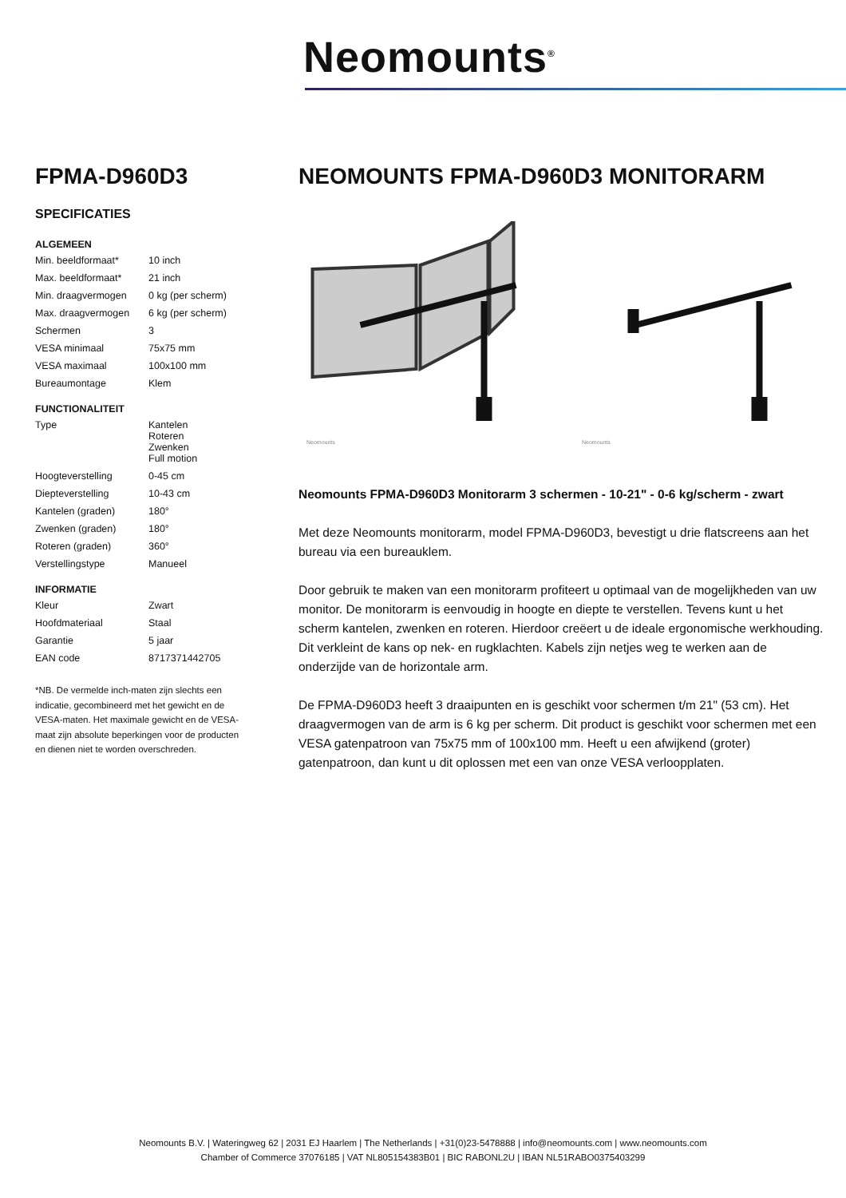Neomounts<sup>®</sup>
FPMA-D960D3
SPECIFICATIES
ALGEMEEN
| Min. beeldformaat* | 10 inch |
| Max. beeldformaat* | 21 inch |
| Min. draagvermogen | 0 kg (per scherm) |
| Max. draagvermogen | 6 kg (per scherm) |
| Schermen | 3 |
| VESA minimaal | 75x75 mm |
| VESA maximaal | 100x100 mm |
| Bureaumontage | Klem |
FUNCTIONALITEIT
| Type | Kantelen Roteren Zwenken Full motion |
| Hoogteverstelling | 0-45 cm |
| Diepteverstelling | 10-43 cm |
| Kantelen (graden) | 180° |
| Zwenken (graden) | 180° |
| Roteren (graden) | 360° |
| Verstellingstype | Manueel |
INFORMATIE
| Kleur | Zwart |
| Hoofdmateriaal | Staal |
| Garantie | 5 jaar |
| EAN code | 8717371442705 |
*NB. De vermelde inch-maten zijn slechts een indicatie, gecombineerd met het gewicht en de VESA-maten. Het maximale gewicht en de VESA-maat zijn absolute beperkingen voor de producten en dienen niet te worden overschreden.
NEOMOUNTS FPMA-D960D3 MONITORARM
Neomounts
Neomounts
Neomounts FPMA-D960D3 Monitorarm 3 schermen - 10-21" - 0-6 kg/scherm - zwart
Met deze Neomounts monitorarm, model FPMA-D960D3, bevestigt u drie flatscreens aan het bureau via een bureauklem.
Door gebruik te maken van een monitorarm profiteert u optimaal van de mogelijkheden van uw monitor. De monitorarm is eenvoudig in hoogte en diepte te verstellen. Tevens kunt u het scherm kantelen, zwenken en roteren. Hierdoor creëert u de ideale ergonomische werkhouding. Dit verkleint de kans op nek- en rugklachten. Kabels zijn netjes weg te werken aan de onderzijde van de horizontale arm.
De FPMA-D960D3 heeft 3 draaipunten en is geschikt voor schermen t/m 21" (53 cm). Het draagvermogen van de arm is 6 kg per scherm. Dit product is geschikt voor schermen met een VESA gatenpatroon van 75x75 mm of 100x100 mm. Heeft u een afwijkend (groter) gatenpatroon, dan kunt u dit oplossen met een van onze VESA verloopplaten.
Neomounts B.V. | Wateringweg 62 | 2031 EJ Haarlem | The Netherlands | +31(0)23-5478888 | info@neomounts.com | www.neomounts.com
Chamber of Commerce 37076185 | VAT NL805154383B01 | BIC RABONL2U | IBAN NL51RABO0375403299